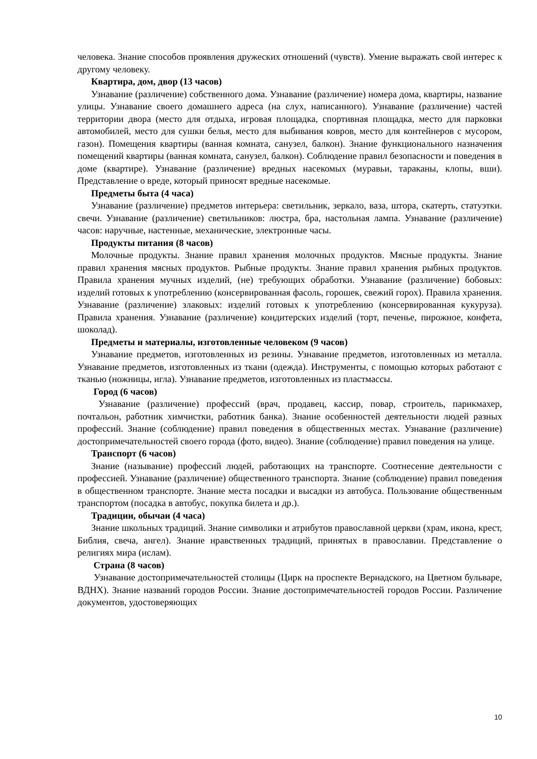человека. Знание способов проявления дружеских отношений (чувств). Умение выражать свой интерес к другому человеку.
Квартира, дом, двор (13 часов)
Узнавание (различение) собственного дома. Узнавание (различение) номера дома, квартиры, название улицы. Узнавание своего домашнего адреса (на слух, написанного). Узнавание (различение) частей территории двора (место для отдыха, игровая площадка, спортивная площадка, место для парковки автомобилей, место для сушки белья, место для выбивания ковров, место для контейнеров с мусором, газон). Помещения квартиры (ванная комната, санузел, балкон). Знание функционального назначения помещений квартиры (ванная комната, санузел, балкон). Соблюдение правил безопасности и поведения в доме (квартире). Узнавание (различение) вредных насекомых (муравьи, тараканы, клопы, вши). Представление о вреде, который приносят вредные насекомые.
Предметы быта (4 часа)
Узнавание (различение) предметов интерьера: светильник, зеркало, ваза, штора, скатерть, статуэтки. свечи. Узнавание (различение) светильников: люстра, бра, настольная лампа. Узнавание (различение) часов: наручные, настенные, механические, электронные часы.
Продукты питания (8 часов)
Молочные продукты. Знание правил хранения молочных продуктов. Мясные продукты. Знание правил хранения мясных продуктов. Рыбные продукты. Знание правил хранения рыбных продуктов. Правила хранения мучных изделий, (не) требующих обработки. Узнавание (различение) бобовых: изделий готовых к употреблению (консервированная фасоль, горошек, свежий горох). Правила хранения. Узнавание (различение) злаковых: изделий готовых к употреблению (консервированная кукуруза). Правила хранения. Узнавание (различение) кондитерских изделий (торт, печенье, пирожное, конфета, шоколад).
Предметы и материалы, изготовленные человеком (9 часов)
Узнавание предметов, изготовленных из резины. Узнавание предметов, изготовленных из металла. Узнавание предметов, изготовленных из ткани (одежда). Инструменты, с помощью которых работают с тканью (ножницы, игла). Узнавание предметов, изготовленных из пластмассы.
Город (6 часов)
Узнавание (различение) профессий (врач, продавец, кассир, повар, строитель, парикмахер, почтальон, работник химчистки, работник банка). Знание особенностей деятельности людей разных профессий. Знание (соблюдение) правил поведения в общественных местах. Узнавание (различение) достопримечательностей своего города (фото, видео). Знание (соблюдение) правил поведения на улице.
Транспорт (6 часов)
Знание (называние) профессий людей, работающих на транспорте. Соотнесение деятельности с профессией. Узнавание (различение) общественного транспорта. Знание (соблюдение) правил поведения в общественном транспорте. Знание места посадки и высадки из автобуса. Пользование общественным транспортом (посадка в автобус, покупка билета и др.).
Традиции, обычаи (4 часа)
Знание школьных традиций. Знание символики и атрибутов православной церкви (храм, икона, крест, Библия, свеча, ангел). Знание нравственных традиций, принятых в православии. Представление о религиях мира (ислам).
Страна (8 часов)
Узнавание достопримечательностей столицы (Цирк на проспекте Вернадского, на Цветном бульваре, ВДНХ). Знание названий городов России. Знание достопримечательностей городов России. Различение документов, удостоверяющих
10